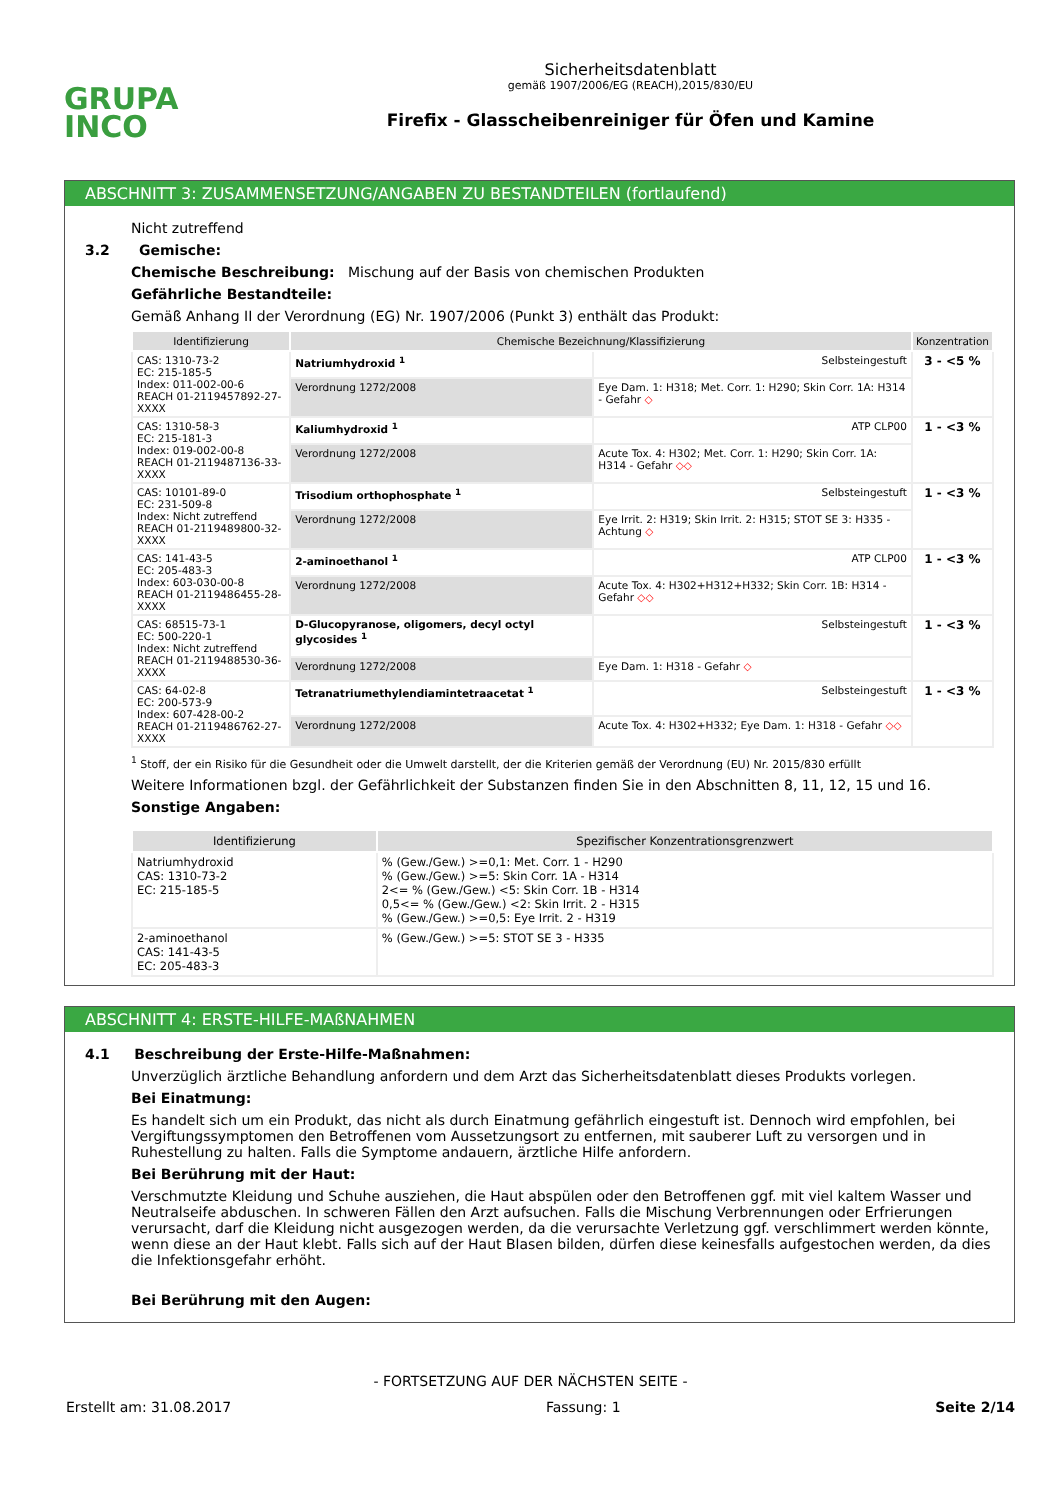GRUPA
INCO
Sicherheitsdatenblatt
gemäß 1907/2006/EG (REACH),2015/830/EU
Firefix - Glasscheibenreiniger für Öfen und Kamine
ABSCHNITT 3: ZUSAMMENSETZUNG/ANGABEN ZU BESTANDTEILEN (fortlaufend)
Nicht zutreffend
3.2 Gemische:
Chemische Beschreibung: Mischung auf der Basis von chemischen Produkten
Gefährliche Bestandteile:
Gemäß Anhang II der Verordnung (EG) Nr. 1907/2006 (Punkt 3) enthält das Produkt:
| Identifizierung | Chemische Bezeichnung/Klassifizierung | | | Konzentration |
| --- | --- | --- | --- | --- |
| CAS: 1310-73-2 EC: 215-185-5 Index: 011-002-00-6 REACH 01-2119457892-27-XXXX | Natriumhydroxid <sup>1</sup> | | Selbsteingestuft | 3 - <5 % |
| | Verordnung 1272/2008 | Eye Dam. 1: H318; Met. Corr. 1: H290; Skin Corr. 1A: H314 - Gefahr ◇ | | |
| CAS: 1310-58-3 EC: 215-181-3 Index: 019-002-00-8 REACH 01-2119487136-33-XXXX | Kaliumhydroxid <sup>1</sup> | | ATP CLP00 | 1 - <3 % |
| | Verordnung 1272/2008 | Acute Tox. 4: H302; Met. Corr. 1: H290; Skin Corr. 1A: H314 - Gefahr ◇◇ | | |
| CAS: 10101-89-0 EC: 231-509-8 Index: Nicht zutreffend REACH 01-2119489800-32-XXXX | Trisodium orthophosphate <sup>1</sup> | | Selbsteingestuft | 1 - <3 % |
| | Verordnung 1272/2008 | Eye Irrit. 2: H319; Skin Irrit. 2: H315; STOT SE 3: H335 - Achtung ◇ | | |
| CAS: 141-43-5 EC: 205-483-3 Index: 603-030-00-8 REACH 01-2119486455-28-XXXX | 2-aminoethanol <sup>1</sup> | | ATP CLP00 | 1 - <3 % |
| | Verordnung 1272/2008 | Acute Tox. 4: H302+H312+H332; Skin Corr. 1B: H314 - Gefahr ◇◇ | | |
| CAS: 68515-73-1 EC: 500-220-1 Index: Nicht zutreffend REACH 01-2119488530-36-XXXX | D-Glucopyranose, oligomers, decyl octyl glycosides <sup>1</sup> | | Selbsteingestuft | 1 - <3 % |
| | Verordnung 1272/2008 | Eye Dam. 1: H318 - Gefahr ◇ | | |
| CAS: 64-02-8 EC: 200-573-9 Index: 607-428-00-2 REACH 01-2119486762-27-XXXX | Tetranatriumethylendiamintetraacetat <sup>1</sup> | | Selbsteingestuft | 1 - <3 % |
| | Verordnung 1272/2008 | Acute Tox. 4: H302+H332; Eye Dam. 1: H318 - Gefahr ◇◇ | | |
<sup>1</sup> Stoff, der ein Risiko für die Gesundheit oder die Umwelt darstellt, der die Kriterien gemäß der Verordnung (EU) Nr. 2015/830 erfüllt
Weitere Informationen bzgl. der Gefährlichkeit der Substanzen finden Sie in den Abschnitten 8, 11, 12, 15 und 16.
Sonstige Angaben:
| Identifizierung | Spezifischer Konzentrationsgrenzwert |
| --- | --- |
| Natriumhydroxid CAS: 1310-73-2 EC: 215-185-5 | % (Gew./Gew.) >=0,1: Met. Corr. 1 - H290 % (Gew./Gew.) >=5: Skin Corr. 1A - H314 2<= % (Gew./Gew.) <5: Skin Corr. 1B - H314 0,5<= % (Gew./Gew.) <2: Skin Irrit. 2 - H315 % (Gew./Gew.) >=0,5: Eye Irrit. 2 - H319 |
| 2-aminoethanol CAS: 141-43-5 EC: 205-483-3 | % (Gew./Gew.) >=5: STOT SE 3 - H335 |
ABSCHNITT 4: ERSTE-HILFE-MAßNAHMEN
4.1 Beschreibung der Erste-Hilfe-Maßnahmen:
Unverzüglich ärztliche Behandlung anfordern und dem Arzt das Sicherheitsdatenblatt dieses Produkts vorlegen.
Bei Einatmung:
Es handelt sich um ein Produkt, das nicht als durch Einatmung gefährlich eingestuft ist. Dennoch wird empfohlen, bei Vergiftungssymptomen den Betroffenen vom Aussetzungsort zu entfernen, mit sauberer Luft zu versorgen und in Ruhestellung zu halten. Falls die Symptome andauern, ärztliche Hilfe anfordern.
Bei Berührung mit der Haut:
Verschmutzte Kleidung und Schuhe ausziehen, die Haut abspülen oder den Betroffenen ggf. mit viel kaltem Wasser und Neutralseife abduschen. In schweren Fällen den Arzt aufsuchen. Falls die Mischung Verbrennungen oder Erfrierungen verursacht, darf die Kleidung nicht ausgezogen werden, da die verursachte Verletzung ggf. verschlimmert werden könnte, wenn diese an der Haut klebt. Falls sich auf der Haut Blasen bilden, dürfen diese keinesfalls aufgestochen werden, da dies die Infektionsgefahr erhöht.
Bei Berührung mit den Augen:
- FORTSETZUNG AUF DER NÄCHSTEN SEITE -
Erstellt am: 31.08.2017 Fassung: 1 Seite 2/14